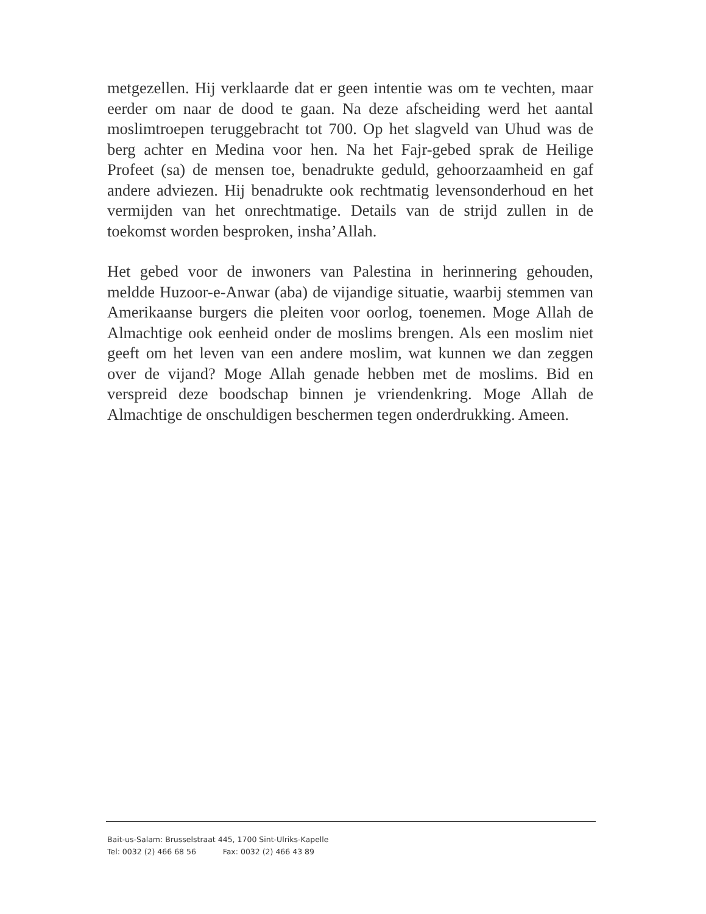metgezellen. Hij verklaarde dat er geen intentie was om te vechten, maar eerder om naar de dood te gaan. Na deze afscheiding werd het aantal moslimtroepen teruggebracht tot 700. Op het slagveld van Uhud was de berg achter en Medina voor hen. Na het Fajr-gebed sprak de Heilige Profeet (sa) de mensen toe, benadrukte geduld, gehoorzaamheid en gaf andere adviezen. Hij benadrukte ook rechtmatig levensonderhoud en het vermijden van het onrechtmatige. Details van de strijd zullen in de toekomst worden besproken, insha’Allah.
Het gebed voor de inwoners van Palestina in herinnering gehouden, meldde Huzoor-e-Anwar (aba) de vijandige situatie, waarbij stemmen van Amerikaanse burgers die pleiten voor oorlog, toenemen. Moge Allah de Almachtige ook eenheid onder de moslims brengen. Als een moslim niet geeft om het leven van een andere moslim, wat kunnen we dan zeggen over de vijand? Moge Allah genade hebben met de moslims. Bid en verspreid deze boodschap binnen je vriendenkring. Moge Allah de Almachtige de onschuldigen beschermen tegen onderdrukking. Ameen.
Bait-us-Salam: Brusselstraat 445, 1700 Sint-Ulriks-Kapelle
Tel: 0032 (2) 466 68 56 Fax: 0032 (2) 466 43 89